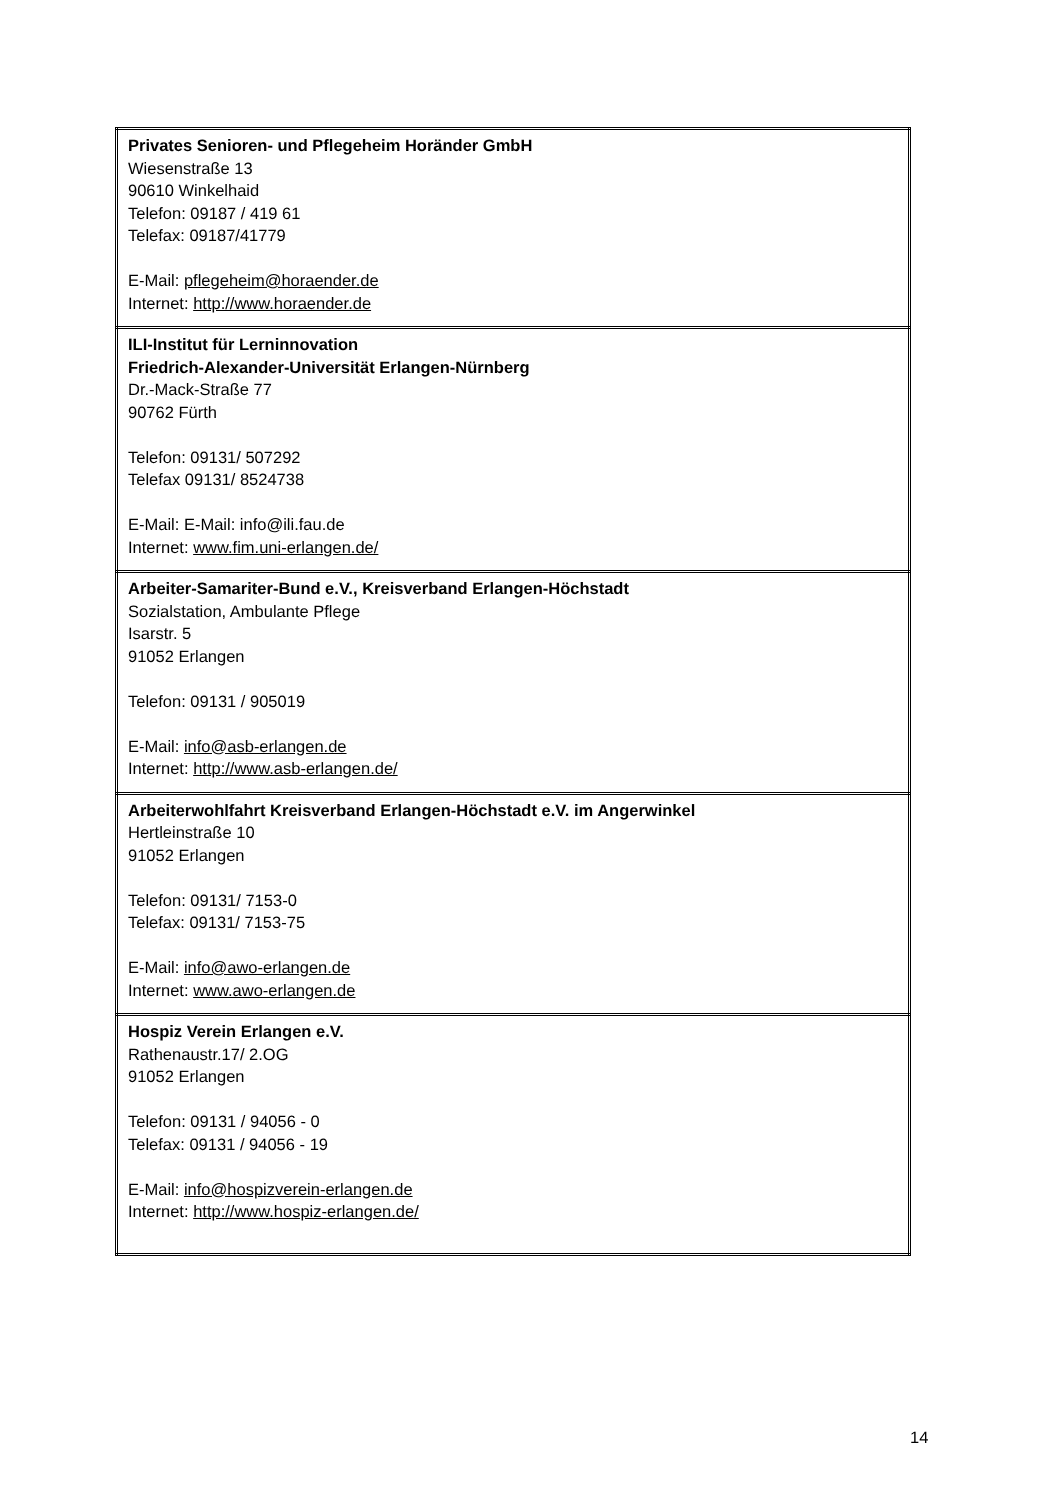| Privates Senioren- und Pflegeheim Horänder GmbH Wiesenstraße 13 90610 Winkelhaid Telefon: 09187 / 419 61 Telefax: 09187/41779 E-Mail: pflegeheim@horaender.de Internet: http://www.horaender.de |
| ILI-Institut für Lerninnovation Friedrich-Alexander-Universität Erlangen-Nürnberg Dr.-Mack-Straße 77 90762 Fürth Telefon: 09131/ 507292 Telefax 09131/ 8524738 E-Mail: E-Mail: info@ili.fau.de Internet: www.fim.uni-erlangen.de/ |
| Arbeiter-Samariter-Bund e.V., Kreisverband Erlangen-Höchstadt Sozialstation, Ambulante Pflege Isarstr. 5 91052 Erlangen Telefon: 09131 / 905019 E-Mail: info@asb-erlangen.de Internet: http://www.asb-erlangen.de/ |
| Arbeiterwohlfahrt Kreisverband Erlangen-Höchstadt e.V. im Angerwinkel Hertleinstraße 10 91052 Erlangen Telefon: 09131/ 7153-0 Telefax: 09131/ 7153-75 E-Mail: info@awo-erlangen.de Internet: www.awo-erlangen.de |
| Hospiz Verein Erlangen e.V. Rathenaustr.17/ 2.OG 91052 Erlangen Telefon: 09131 / 94056 - 0 Telefax: 09131 / 94056 - 19 E-Mail: info@hospizverein-erlangen.de Internet: http://www.hospiz-erlangen.de/ |
14